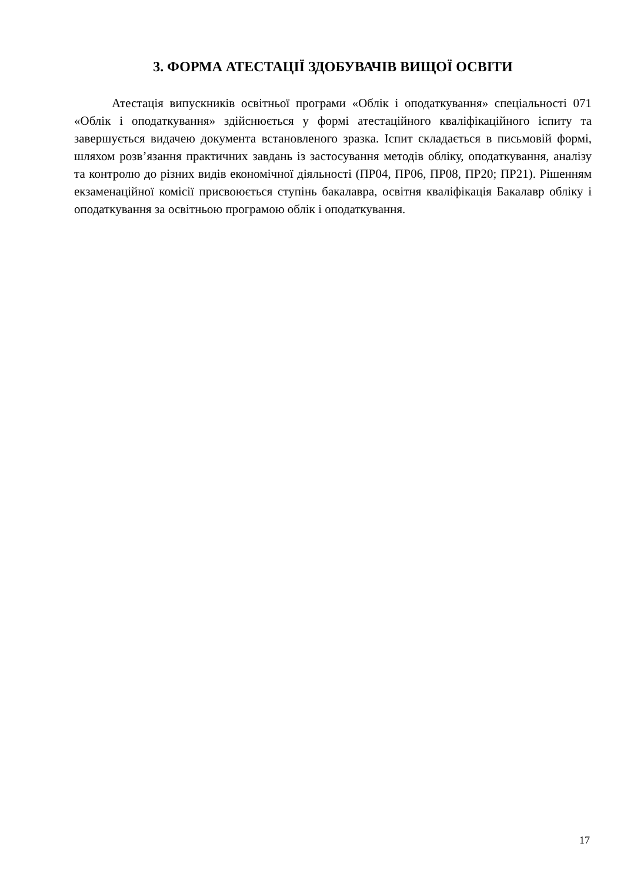3. ФОРМА АТЕСТАЦІЇ ЗДОБУВАЧІВ ВИЩОЇ ОСВІТИ
Атестація випускників освітньої програми «Облік і оподаткування» спеціальності 071 «Облік і оподаткування» здійснюється у формі атестаційного кваліфікаційного іспиту та завершується видачею документа встановленого зразка. Іспит складається в письмовій формі, шляхом розв’язання практичних завдань із застосування методів обліку, оподаткування, аналізу та контролю до різних видів економічної діяльності (ПР04, ПР06, ПР08, ПР20; ПР21). Рішенням екзаменаційної комісії присвоюється ступінь бакалавра, освітня кваліфікація Бакалавр обліку і оподаткування за освітньою програмою облік і оподаткування.
17